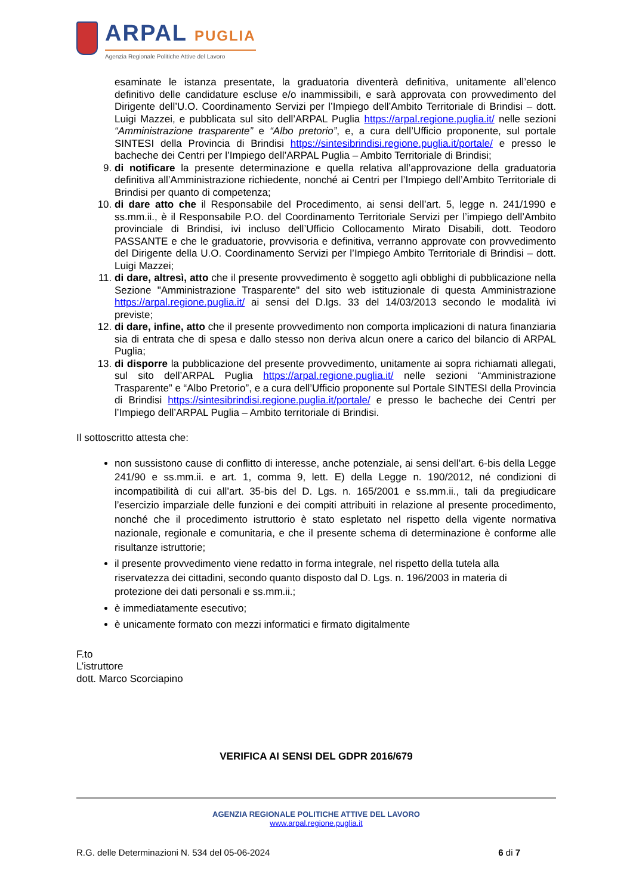ARPAL PUGLIA
Agenzia Regionale Politiche Attive del Lavoro
esaminate le istanza presentate, la graduatoria diventerà definitiva, unitamente all’elenco definitivo delle candidature escluse e/o inammissibili, e sarà approvata con provvedimento del Dirigente dell’U.O. Coordinamento Servizi per l’Impiego dell’Ambito Territoriale di Brindisi – dott. Luigi Mazzei, e pubblicata sul sito dell’ARPAL Puglia https://arpal.regione.puglia.it/ nelle sezioni “Amministrazione trasparente” e “Albo pretorio”, e, a cura dell’Ufficio proponente, sul portale SINTESI della Provincia di Brindisi https://sintesibrindisi.regione.puglia.it/portale/ e presso le bacheche dei Centri per l’Impiego dell’ARPAL Puglia – Ambito Territoriale di Brindisi;
9. di notificare la presente determinazione e quella relativa all’approvazione della graduatoria definitiva all’Amministrazione richiedente, nonché ai Centri per l’Impiego dell’Ambito Territoriale di Brindisi per quanto di competenza;
10. di dare atto che il Responsabile del Procedimento, ai sensi dell’art. 5, legge n. 241/1990 e ss.mm.ii., è il Responsabile P.O. del Coordinamento Territoriale Servizi per l’impiego dell’Ambito provinciale di Brindisi, ivi incluso dell’Ufficio Collocamento Mirato Disabili, dott. Teodoro PASSANTE e che le graduatorie, provvisoria e definitiva, verranno approvate con provvedimento del Dirigente della U.O. Coordinamento Servizi per l’Impiego Ambito Territoriale di Brindisi – dott. Luigi Mazzei;
11. di dare, altresì, atto che il presente provvedimento è soggetto agli obblighi di pubblicazione nella Sezione "Amministrazione Trasparente" del sito web istituzionale di questa Amministrazione https://arpal.regione.puglia.it/ ai sensi del D.lgs. 33 del 14/03/2013 secondo le modalità ivi previste;
12. di dare, infine, atto che il presente provvedimento non comporta implicazioni di natura finanziaria sia di entrata che di spesa e dallo stesso non deriva alcun onere a carico del bilancio di ARPAL Puglia;
13. di disporre la pubblicazione del presente provvedimento, unitamente ai sopra richiamati allegati, sul sito dell’ARPAL Puglia https://arpal.regione.puglia.it/ nelle sezioni “Amministrazione Trasparente” e “Albo Pretorio”, e a cura dell’Ufficio proponente sul Portale SINTESI della Provincia di Brindisi https://sintesibrindisi.regione.puglia.it/portale/ e presso le bacheche dei Centri per l’Impiego dell’ARPAL Puglia – Ambito territoriale di Brindisi.
Il sottoscritto attesta che:
non sussistono cause di conflitto di interesse, anche potenziale, ai sensi dell’art. 6-bis della Legge 241/90 e ss.mm.ii. e art. 1, comma 9, lett. E) della Legge n. 190/2012, né condizioni di incompatibilità di cui all’art. 35-bis del D. Lgs. n. 165/2001 e ss.mm.ii., tali da pregiudicare l’esercizio imparziale delle funzioni e dei compiti attribuiti in relazione al presente procedimento, nonché che il procedimento istruttorio è stato espletato nel rispetto della vigente normativa nazionale, regionale e comunitaria, e che il presente schema di determinazione è conforme alle risultanze istruttorie;
il presente provvedimento viene redatto in forma integrale, nel rispetto della tutela alla riservatezza dei cittadini, secondo quanto disposto dal D. Lgs. n. 196/2003 in materia di protezione dei dati personali e ss.mm.ii.;
è immediatamente esecutivo;
è unicamente formato con mezzi informatici e firmato digitalmente
F.to
L’istruttore
dott. Marco Scorciapino
VERIFICA AI SENSI DEL GDPR 2016/679
AGENZIA REGIONALE POLITICHE ATTIVE DEL LAVORO
www.arpal.regione.puglia.it
R.G. delle Determinazioni N. 534 del 05-06-2024 6 di 7